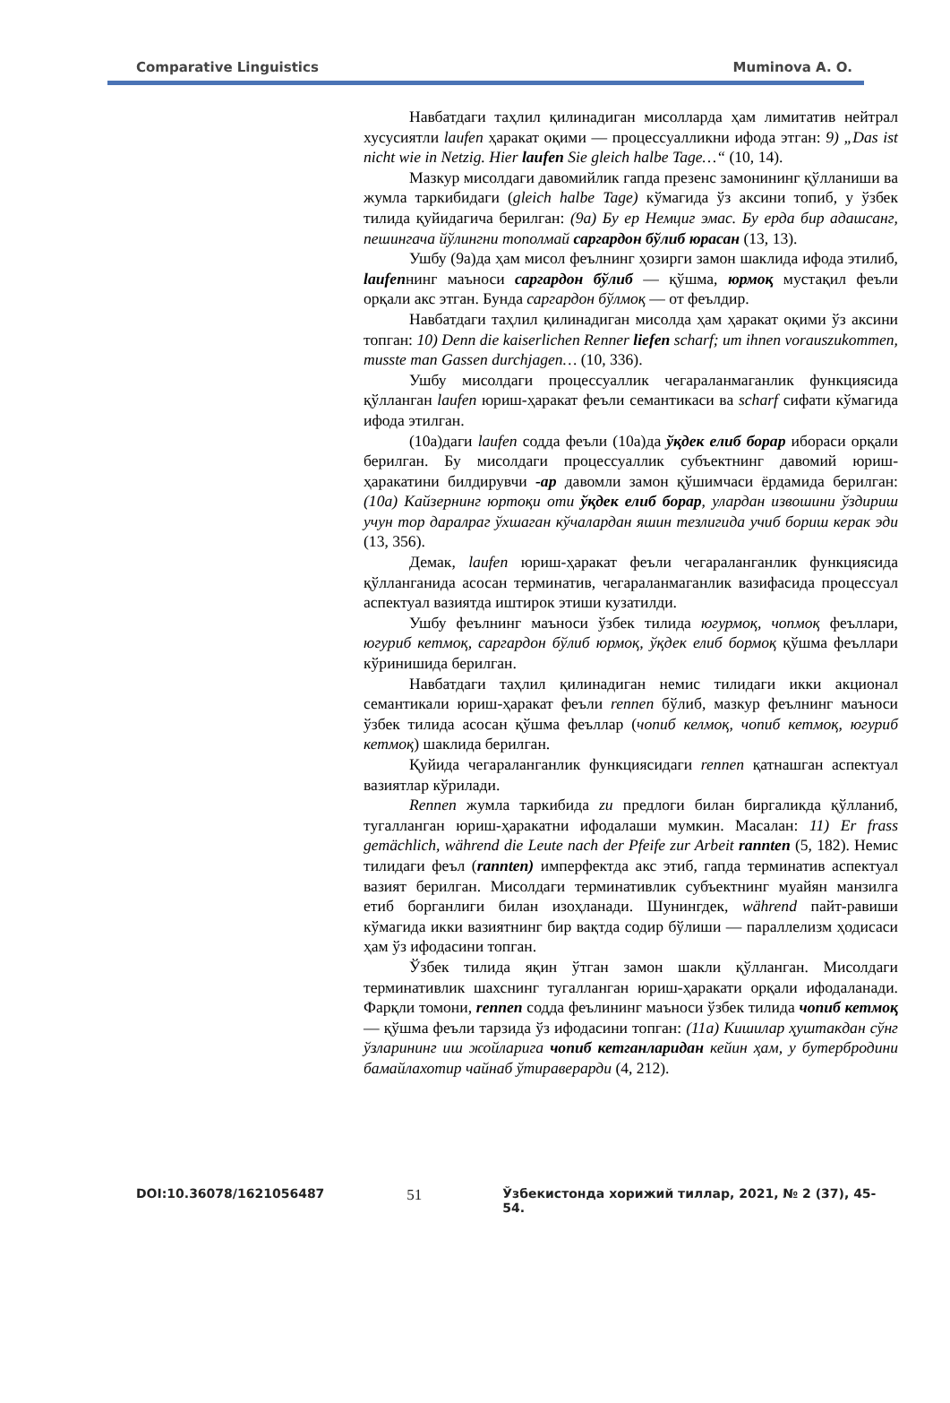Comparative Linguistics Muminova A. O.
Навбатдаги таҳлил қилинадиган мисолларда ҳам лимитатив нейтрал хусусиятли laufen ҳаракат оқими — процессуалликни ифода этган: 9) „Das ist nicht wie in Netzig. Hier laufen Sie gleich halbe Tage…“ (10, 14).
Мазкур мисолдаги давомийлик гапда презенс замонининг қўлланиши ва жумла таркибидаги (gleich halbe Tage) кўмагида ўз аксини топиб, у ўзбек тилида қуйидагича берилган: (9a) Бу ер Немциг эмас. Бу ерда бир адашсанг, пешингача йўлингни тополмай саргардон бўлиб юрасан (13, 13).
Ушбу (9а)да ҳам мисол феълнинг ҳозирги замон шаклида ифода этилиб, laufenнинг маъноси саргардон бўлиб — қўшма, юрмоқ мустақил феъли орқали акс этган. Бунда саргардон бўлмоқ — от феълдир.
Навбатдаги таҳлил қилинадиган мисолда ҳам ҳаракат оқими ўз аксини топган: 10) Denn die kaiserlichen Renner liefen scharf; um ihnen vorauszukommen, musste man Gassen durchjagen… (10, 336).
Ушбу мисолдаги процессуаллик чегараланмаганлик функциясида қўлланган laufen юриш-ҳаракат феъли семантикаси ва scharf сифати кўмагида ифода этилган.
(10а)даги laufen содда феъли (10а)да ўқдек елиб борар ибораси орқали берилган. Бу мисолдаги процессуаллик субъектнинг давомий юриш-ҳаракатини билдирувчи -ар давомли замон қўшимчаси ёрдамида берилган: (10a) Кайзернинг юртоқи оти ўқдек елиб борар, улардан извошини ўздириш учун тор даралраг ўхшаган кўчалардан яшин тезлигида учиб бориш керак эди (13, 356).
Демак, laufen юриш-ҳаракат феъли чегараланганлик функциясида қўлланганида асосан терминатив, чегараланмаганлик вазифасида процессуал аспектуал вазиятда иштирок этиши кузатилди.
Ушбу феълнинг маъноси ўзбек тилида югурмоқ, чопмоқ феъллари, югуриб кетмоқ, саргардон бўлиб юрмоқ, ўқдек елиб бормоқ қўшма феъллари кўринишида берилган.
Навбатдаги таҳлил қилинадиган немис тилидаги икки акционал семантикали юриш-ҳаракат феъли rennen бўлиб, мазкур феълнинг маъноси ўзбек тилида асосан қўшма феъллар (чопиб келмоқ, чопиб кетмоқ, югуриб кетмоқ) шаклида берилган.
Қуйида чегараланганлик функциясидаги rennen қатнашган аспектуал вазиятлар кўрилади.
Rennen жумла таркибида zu предлоги билан биргаликда қўлланиб, тугалланган юриш-ҳаракатни ифодалаши мумкин. Масалан: 11) Er frass gemächlich, während die Leute nach der Pfeife zur Arbeit rannten (5, 182). Немис тилидаги феъл (rannten) имперфектда акс этиб, гапда терминатив аспектуал вазият берилган. Мисолдаги терминативлик субъектнинг муайян манзилга етиб борганлиги билан изоҳланади. Шунингдек, während пайт-равиши кўмагида икки вазиятнинг бир вақтда содир бўлиши — параллелизм ҳодисаси ҳам ўз ифодасини топган.
Ўзбек тилида яқин ўтган замон шакли қўлланган. Мисолдаги терминативлик шахснинг тугалланган юриш-ҳаракати орқали ифодаланади. Фарқли томони, rennen содда феълининг маъноси ўзбек тилида чопиб кетмоқ — қўшма феъли тарзида ўз ифодасини топган: (11a) Кишилар ҳуштакдан сўнг ўзларининг иш жойларига чопиб кетганларидан кейин ҳам, у бутербродини бамайлахотир чайнаб ўтираверарди (4, 212).
DOI:10.36078/1621056487 51 Ўзбекистонда хорижий тиллар, 2021, № 2 (37), 45-54.